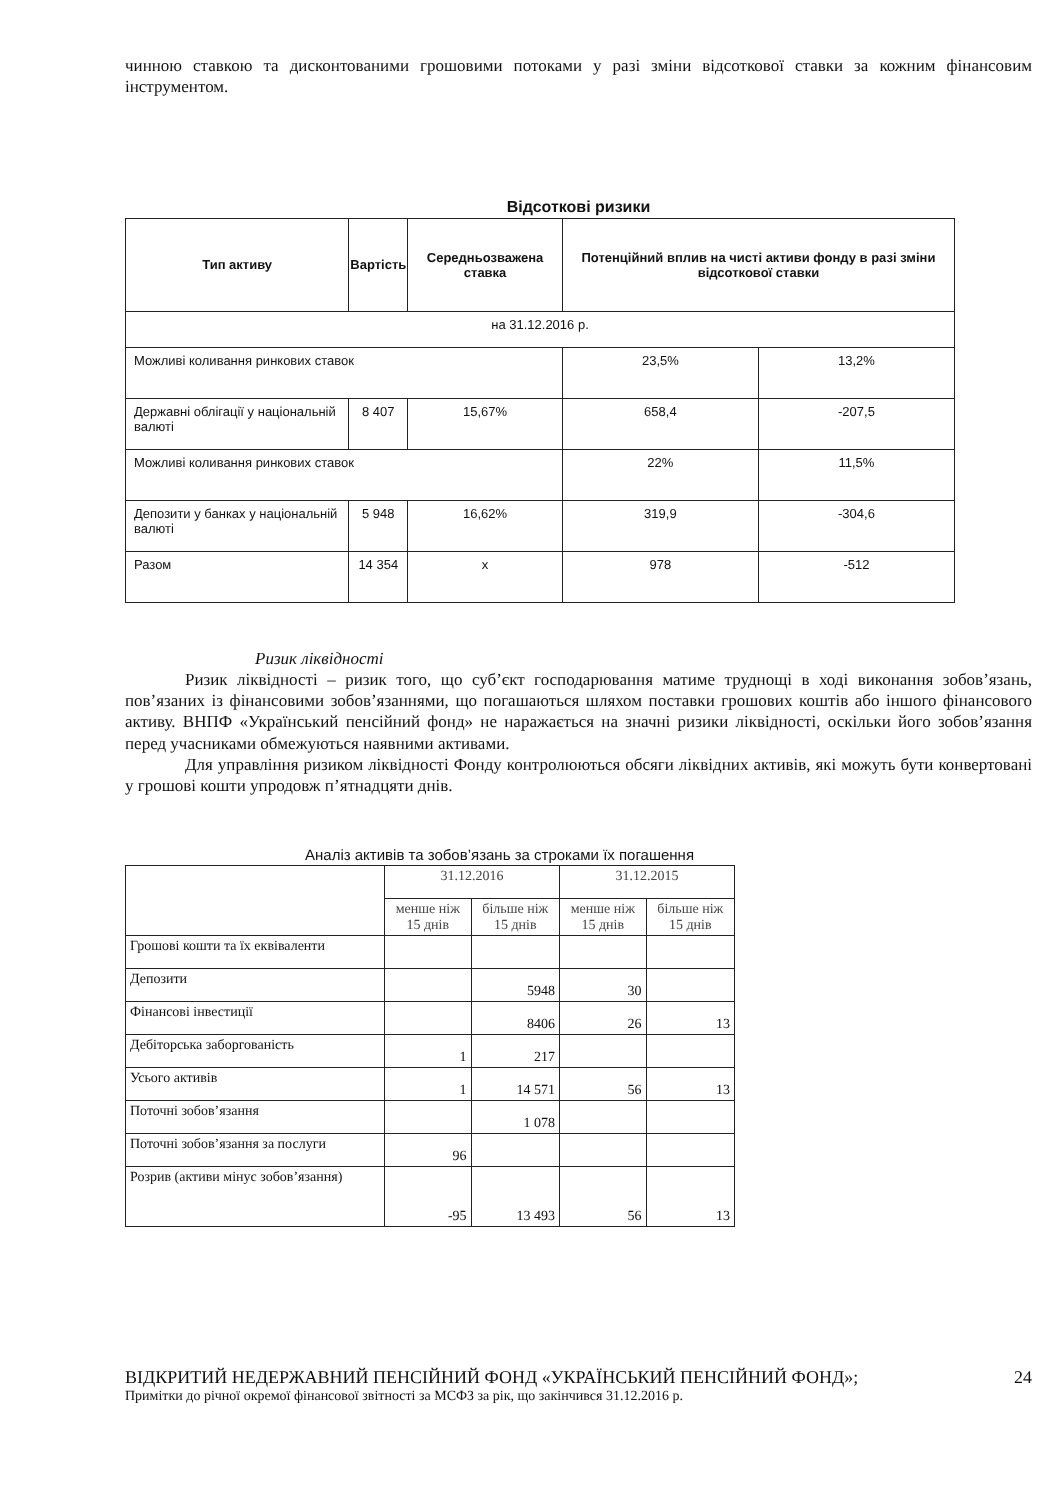чинною ставкою та дисконтованими грошовими потоками у разі зміни відсоткової ставки за кожним фінансовим інструментом.
Відсоткові ризики
| Тип активу | Вартість | Середньозважена ставка | Потенційний вплив на чисті активи фонду в разі зміни відсоткової ставки | |
| --- | --- | --- | --- | --- |
| на 31.12.2016 р. | | | | |
| Можливі коливання ринкових ставок | | | 23,5% | 13,2% |
| Державні облігації у національній валюті | 8 407 | 15,67% | 658,4 | -207,5 |
| Можливі коливання ринкових ставок | | | 22% | 11,5% |
| Депозити у банках у національній валюті | 5 948 | 16,62% | 319,9 | -304,6 |
| Разом | 14 354 | x | 978 | -512 |
Ризик ліквідності
Ризик ліквідності – ризик того, що суб’єкт господарювання матиме труднощі в ході виконання зобов’язань, пов’язаних із фінансовими зобов’язаннями, що погашаються шляхом поставки грошових коштів або іншого фінансового активу. ВНПФ «Український пенсійний фонд» не наражається на значні ризики ліквідності, оскільки його зобов’язання перед учасниками обмежуються наявними активами.
Для управління ризиком ліквідності Фонду контролюються обсяги ліквідних активів, які можуть бути конвертовані у грошові кошти упродовж п’ятнадцяти днів.
Аналіз активів та зобов’язань за строками їх погашення
| | 31.12.2016 | | 31.12.2015 | |
| | менше ніж 15 днів | більше ніж 15 днів | менше ніж 15 днів | більше ніж 15 днів |
| Грошові кошти та їх еквіваленти | | | | |
| Депозити | | 5948 | 30 | |
| Фінансові інвестиції | | 8406 | 26 | 13 |
| Дебіторська заборгованість | 1 | 217 | | |
| Усього активів | 1 | 14 571 | 56 | 13 |
| Поточні зобов’язання | | 1 078 | | |
| Поточні зобов’язання за послуги | 96 | | | |
| Розрив (активи мінус зобов’язання) | -95 | 13 493 | 56 | 13 |
ВІДКРИТИЙ НЕДЕРЖАВНИЙ ПЕНСІЙНИЙ ФОНД «УКРАЇНСЬКИЙ ПЕНСІЙНИЙ ФОНД»;
Примітки до річної окремої фінансової звітності за МСФЗ за рік, що закінчився 31.12.2016 р.
24